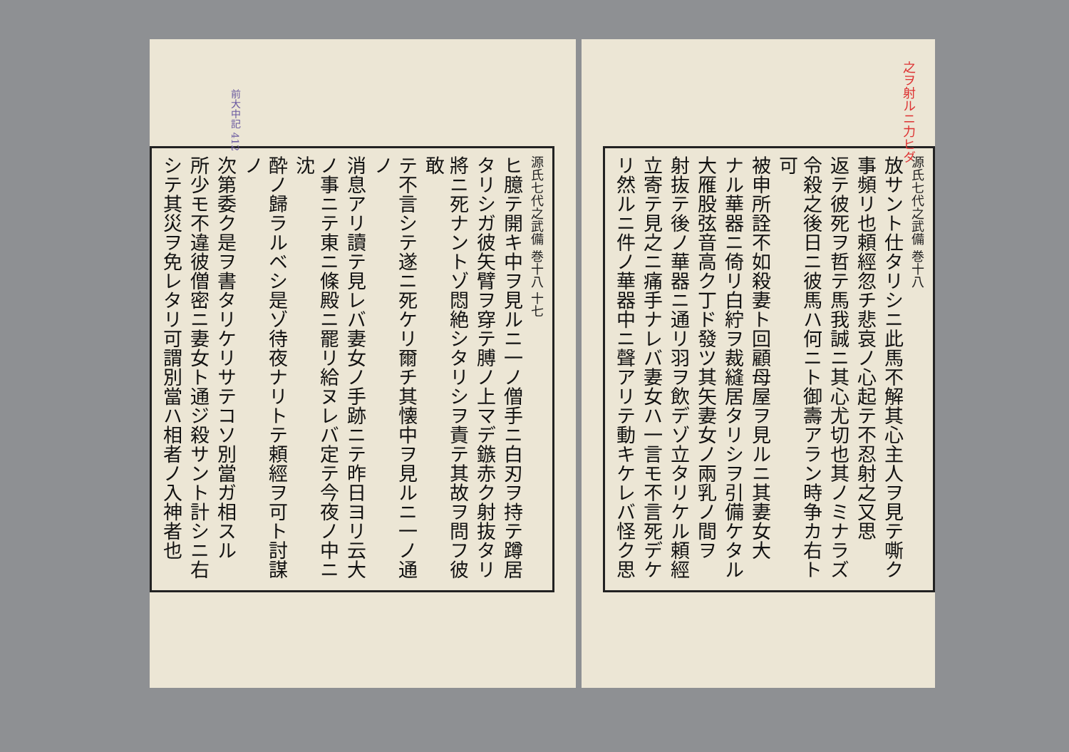之ヲ射ルニ力ヒダ
源氏七代之武備 巻十八
放サント仕タリシニ此馬不解其心主人ヲ見テ嘶ク
事頻リ也頼經忽チ悲哀ノ心起テ不忍射之又思
返テ彼死ヲ哲テ馬我誠ニ其心尤切也其ノミナラズ
令殺之後日ニ彼馬ハ何ニト御壽アラン時争カ右ト可
被申所詮不如殺妻ト回顧母屋ヲ見ルニ其妻女大
ナル華器ニ倚リ白紵ヲ裁縫居タリシヲ引備ケタル
大雁股弦音高ク丁ド發ツ其矢妻女ノ兩乳ノ間ヲ
射抜テ後ノ華器ニ通リ羽ヲ飲デゾ立タリケル頼經
立寄テ見之ニ痛手ナレバ妻女ハ一言モ不言死デケ
リ然ルニ件ノ華器中ニ聲アリテ動キケレバ怪ク思
前大中記 412
源氏七代之武備 巻十八 十七
ヒ臆テ開キ中ヲ見ルニ一ノ僧手ニ白刃ヲ持テ蹲居
タリシガ彼矢臂ヲ穿テ膊ノ上マデ鏃赤ク射抜タリ
將ニ死ナントゾ悶絶シタリシヲ責テ其故ヲ問フ彼敢
テ不言シテ遂ニ死ケリ爾チ其懐中ヲ見ルニ一ノ通ノ
消息アリ讀テ見レバ妻女ノ手跡ニテ昨日ヨリ云大
ノ事ニテ東ニ條殿ニ罷リ給ヌレバ定テ今夜ノ中ニ沈
酔ノ歸ラルベシ是ゾ待夜ナリトテ頼經ヲ可ト討謀ノ
次第委ク是ヲ書タリケリサテコソ別當ガ相スル
所少モ不違彼僧密ニ妻女ト通ジ殺サント計シニ右
シテ其災ヲ免レタリ可謂別當ハ相者ノ入神者也